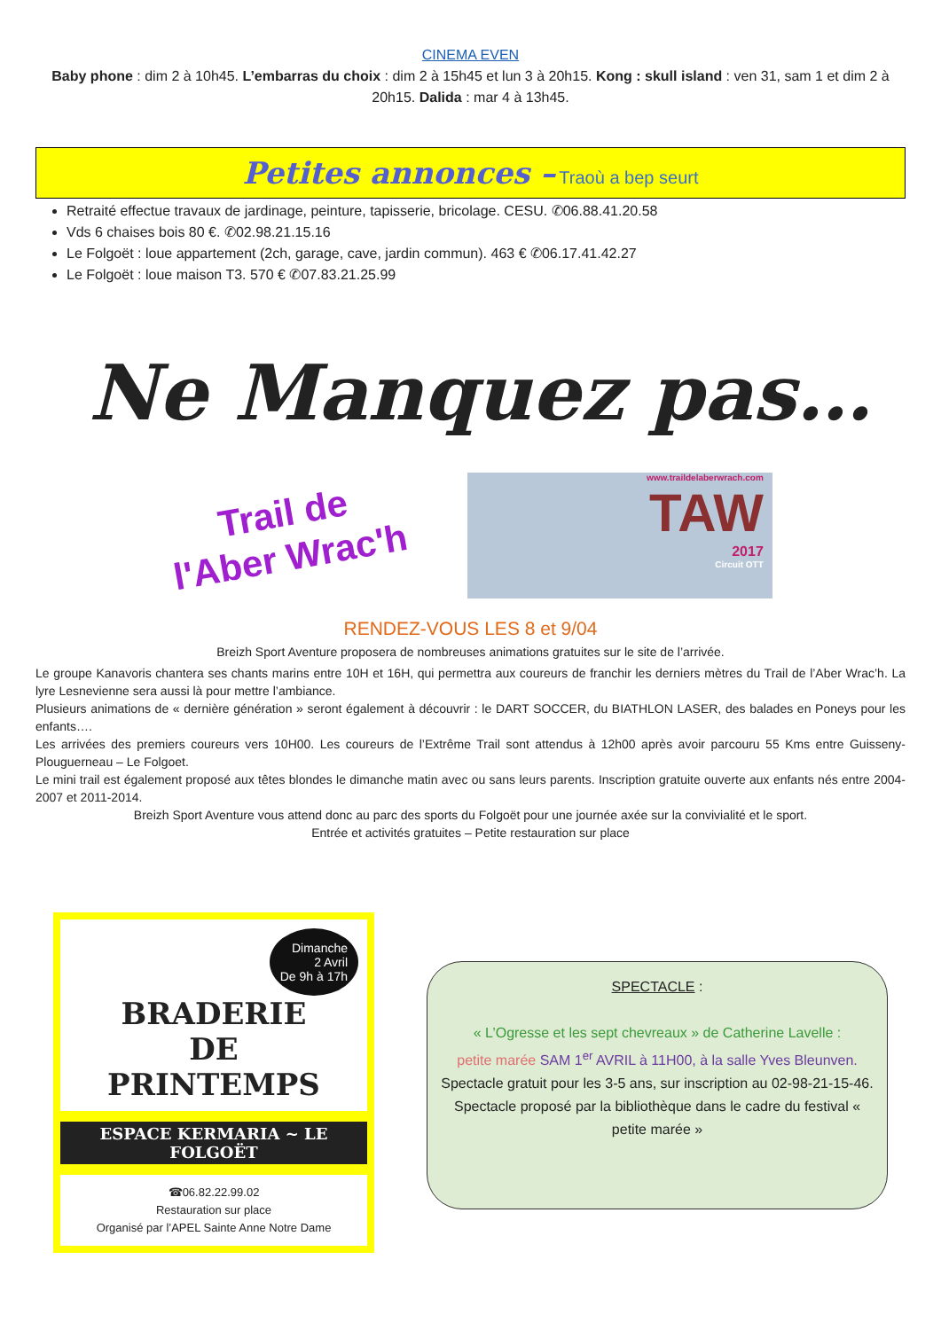CINEMA EVEN
Baby phone : dim 2 à 10h45. L’embarras du choix : dim 2 à 15h45 et lun 3 à 20h15. Kong : skull island : ven 31, sam 1 et dim 2 à 20h15. Dalida : mar 4 à 13h45.
Petites annonces – Traoù a bep seurt
Retraité effectue travaux de jardinage, peinture, tapisserie, bricolage. CESU. ✆06.88.41.20.58
Vds 6 chaises bois 80 €. ✆02.98.21.15.16
Le Folgoët : loue appartement (2ch, garage, cave, jardin commun). 463 € ✆06.17.41.42.27
Le Folgoët : loue maison T3. 570 € ✆07.83.21.25.99
Ne Manquez pas…
Trail de
l'Aber Wrac'h
www.traildelaberwrach.com
TAW
2017
Circuit OTT
RENDEZ-VOUS LES 8 et 9/04
Breizh Sport Aventure proposera de nombreuses animations gratuites sur le site de l’arrivée.
Le groupe Kanavoris chantera ses chants marins entre 10H et 16H, qui permettra aux coureurs de franchir les derniers mètres du Trail de l’Aber Wrac’h. La lyre Lesnevienne sera aussi là pour mettre l’ambiance.
Plusieurs animations de « dernière génération » seront également à découvrir : le DART SOCCER, du BIATHLON LASER, des balades en Poneys pour les enfants….
Les arrivées des premiers coureurs vers 10H00. Les coureurs de l’Extrême Trail sont attendus à 12h00 après avoir parcouru 55 Kms entre Guisseny- Plouguerneau – Le Folgoet.
Le mini trail est également proposé aux têtes blondes le dimanche matin avec ou sans leurs parents. Inscription gratuite ouverte aux enfants nés entre 2004-2007 et 2011-2014.
Breizh Sport Aventure vous attend donc au parc des sports du Folgoët pour une journée axée sur la convivialité et le sport.
Entrée et activités gratuites – Petite restauration sur place
Dimanche
2 Avril
De 9h à 17h
BRADERIE
DE
PRINTEMPS
ESPACE KERMARIA ~ LE FOLGOËT
☎06.82.22.99.02
Restauration sur place
Organisé par l’APEL Sainte Anne Notre Dame
SPECTACLE :
« L’Ogresse et les sept chevreaux » de Catherine Lavelle :
petite marée SAM 1<sup>er</sup> AVRIL à 11H00, à la salle Yves Bleunven.
Spectacle gratuit pour les 3-5 ans, sur inscription au 02-98-21-15-46.
Spectacle proposé par la bibliothèque dans le cadre du festival « petite marée »